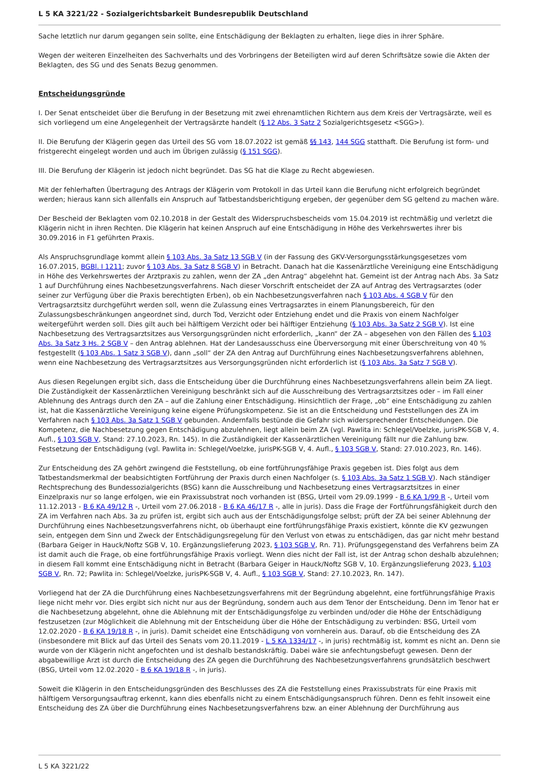L 5 KA 3221/22 - Sozialgerichtsbarkeit Bundesrepublik Deutschland
Sache letztlich nur darum gegangen sein sollte, eine Entschädigung der Beklagten zu erhalten, liege dies in ihrer Sphäre.
Wegen der weiteren Einzelheiten des Sachverhalts und des Vorbringens der Beteiligten wird auf deren Schriftsätze sowie die Akten der Beklagten, des SG und des Senats Bezug genommen.
Entscheidungsgründe
I. Der Senat entscheidet über die Berufung in der Besetzung mit zwei ehrenamtlichen Richtern aus dem Kreis der Vertragsärzte, weil es sich vorliegend um eine Angelegenheit der Vertragsärzte handelt (§ 12 Abs. 3 Satz 2 Sozialgerichtsgesetz <SGG>).
II. Die Berufung der Klägerin gegen das Urteil des SG vom 18.07.2022 ist gemäß §§ 143, 144 SGG statthaft. Die Berufung ist form- und fristgerecht eingelegt worden und auch im Übrigen zulässig (§ 151 SGG).
III. Die Berufung der Klägerin ist jedoch nicht begründet. Das SG hat die Klage zu Recht abgewiesen.
Mit der fehlerhaften Übertragung des Antrags der Klägerin vom Protokoll in das Urteil kann die Berufung nicht erfolgreich begründet werden; hieraus kann sich allenfalls ein Anspruch auf Tatbestandsberichtigung ergeben, der gegenüber dem SG geltend zu machen wäre.
Der Bescheid der Beklagten vom 02.10.2018 in der Gestalt des Widerspruchsbescheids vom 15.04.2019 ist rechtmäßig und verletzt die Klägerin nicht in ihren Rechten. Die Klägerin hat keinen Anspruch auf eine Entschädigung in Höhe des Verkehrswertes ihrer bis 30.09.2016 in F1 geführten Praxis.
Als Anspruchsgrundlage kommt allein § 103 Abs. 3a Satz 13 SGB V (in der Fassung des GKV-Versorgungsstärkungsgesetzes vom 16.07.2015, BGBl. I 1211; zuvor § 103 Abs. 3a Satz 8 SGB V) in Betracht. Danach hat die Kassenärztliche Vereinigung eine Entschädigung in Höhe des Verkehrswertes der Arztpraxis zu zahlen, wenn der ZA „den Antrag“ abgelehnt hat. Gemeint ist der Antrag nach Abs. 3a Satz 1 auf Durchführung eines Nachbesetzungsverfahrens. Nach dieser Vorschrift entscheidet der ZA auf Antrag des Vertragsarztes (oder seiner zur Verfügung über die Praxis berechtigten Erben), ob ein Nachbesetzungsverfahren nach § 103 Abs. 4 SGB V für den Vertragsarztsitz durchgeführt werden soll, wenn die Zulassung eines Vertragsarztes in einem Planungsbereich, für den Zulassungsbeschränkungen angeordnet sind, durch Tod, Verzicht oder Entziehung endet und die Praxis von einem Nachfolger weitergeführt werden soll. Dies gilt auch bei hälftigem Verzicht oder bei hälftiger Entziehung (§ 103 Abs. 3a Satz 2 SGB V). Ist eine Nachbesetzung des Vertragsarztsitzes aus Versorgungsgründen nicht erforderlich, „kann“ der ZA – abgesehen von den Fällen des § 103 Abs. 3a Satz 3 Hs. 2 SGB V – den Antrag ablehnen. Hat der Landesausschuss eine Überversorgung mit einer Überschreitung von 40 % festgestellt (§ 103 Abs. 1 Satz 3 SGB V), dann „soll“ der ZA den Antrag auf Durchführung eines Nachbesetzungsverfahrens ablehnen, wenn eine Nachbesetzung des Vertragsarztsitzes aus Versorgungsgründen nicht erforderlich ist (§ 103 Abs. 3a Satz 7 SGB V).
Aus diesen Regelungen ergibt sich, dass die Entscheidung über die Durchführung eines Nachbesetzungsverfahrens allein beim ZA liegt. Die Zuständigkeit der Kassenärztlichen Vereinigung beschränkt sich auf die Ausschreibung des Vertragsarztsitzes oder – im Fall einer Ablehnung des Antrags durch den ZA – auf die Zahlung einer Entschädigung. Hinsichtlich der Frage, „ob“ eine Entschädigung zu zahlen ist, hat die Kassenärztliche Vereinigung keine eigene Prüfungskompetenz. Sie ist an die Entscheidung und Feststellungen des ZA im Verfahren nach § 103 Abs. 3a Satz 1 SGB V gebunden. Andernfalls bestünde die Gefahr sich widersprechender Entscheidungen. Die Kompetenz, die Nachbesetzung gegen Entschädigung abzulehnen, liegt allein beim ZA (vgl. Pawlita in: Schlegel/Voelzke, jurisPK-SGB V, 4. Aufl., § 103 SGB V, Stand: 27.10.2023, Rn. 145). In die Zuständigkeit der Kassenärztlichen Vereinigung fällt nur die Zahlung bzw. Festsetzung der Entschädigung (vgl. Pawlita in: Schlegel/Voelzke, jurisPK-SGB V, 4. Aufl., § 103 SGB V, Stand: 27.010.2023, Rn. 146).
Zur Entscheidung des ZA gehört zwingend die Feststellung, ob eine fortführungsfähige Praxis gegeben ist. Dies folgt aus dem Tatbestandsmerkmal der beabsichtigten Fortführung der Praxis durch einen Nachfolger (s. § 103 Abs. 3a Satz 1 SGB V). Nach ständiger Rechtsprechung des Bundessozialgerichts (BSG) kann die Ausschreibung und Nachbesetzung eines Vertragsarztsitzes in einer Einzelpraxis nur so lange erfolgen, wie ein Praxissubstrat noch vorhanden ist (BSG, Urteil vom 29.09.1999 - B 6 KA 1/99 R -, Urteil vom 11.12.2013 - B 6 KA 49/12 R -, Urteil vom 27.06.2018 - B 6 KA 46/17 R -, alle in juris). Dass die Frage der Fortführungsfähigkeit durch den ZA im Verfahren nach Abs. 3a zu prüfen ist, ergibt sich auch aus der Entschädigungsfolge selbst; prüft der ZA bei seiner Ablehnung der Durchführung eines Nachbesetzungsverfahrens nicht, ob überhaupt eine fortführungsfähige Praxis existiert, könnte die KV gezwungen sein, entgegen dem Sinn und Zweck der Entschädigungsregelung für den Verlust von etwas zu entschädigen, das gar nicht mehr bestand (Barbara Geiger in Hauck/Noftz SGB V, 10. Ergänzungslieferung 2023, § 103 SGB V, Rn. 71). Prüfungsgegenstand des Verfahrens beim ZA ist damit auch die Frage, ob eine fortführungsfähige Praxis vorliegt. Wenn dies nicht der Fall ist, ist der Antrag schon deshalb abzulehnen; in diesem Fall kommt eine Entschädigung nicht in Betracht (Barbara Geiger in Hauck/Noftz SGB V, 10. Ergänzungslieferung 2023, § 103 SGB V, Rn. 72; Pawlita in: Schlegel/Voelzke, jurisPK-SGB V, 4. Aufl., § 103 SGB V, Stand: 27.10.2023, Rn. 147).
Vorliegend hat der ZA die Durchführung eines Nachbesetzungsverfahrens mit der Begründung abgelehnt, eine fortführungsfähige Praxis liege nicht mehr vor. Dies ergibt sich nicht nur aus der Begründung, sondern auch aus dem Tenor der Entscheidung. Denn im Tenor hat er die Nachbesetzung abgelehnt, ohne die Ablehnung mit der Entschädigungsfolge zu verbinden und/oder die Höhe der Entschädigung festzusetzen (zur Möglichkeit die Ablehnung mit der Entscheidung über die Höhe der Entschädigung zu verbinden: BSG, Urteil vom 12.02.2020 - B 6 KA 19/18 R -, in juris). Damit scheidet eine Entschädigung von vornherein aus. Darauf, ob die Entscheidung des ZA (insbesondere mit Blick auf das Urteil des Senats vom 20.11.2019 - L 5 KA 1334/17 -, in juris) rechtmäßig ist, kommt es nicht an. Denn sie wurde von der Klägerin nicht angefochten und ist deshalb bestandskräftig. Dabei wäre sie anfechtungsbefugt gewesen. Denn der abgabewillige Arzt ist durch die Entscheidung des ZA gegen die Durchführung des Nachbesetzungsverfahrens grundsätzlich beschwert (BSG, Urteil vom 12.02.2020 - B 6 KA 19/18 R -, in juris).
Soweit die Klägerin in den Entscheidungsgründen des Beschlusses des ZA die Feststellung eines Praxissubstrats für eine Praxis mit hälftigem Versorgungsauftrag erkennt, kann dies ebenfalls nicht zu einem Entschädigungsanspruch führen. Denn es fehlt insoweit eine Entscheidung des ZA über die Durchführung eines Nachbesetzungsverfahrens bzw. an einer Ablehnung der Durchführung aus
L 5 KA 3221/22